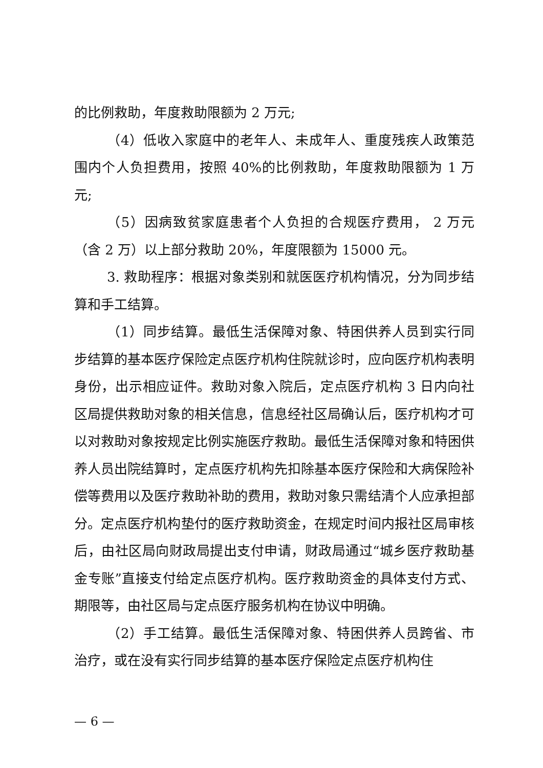的比例救助，年度救助限额为 2 万元;
（4）低收入家庭中的老年人、未成年人、重度残疾人政策范围内个人负担费用，按照 40%的比例救助，年度救助限额为 1 万元;
（5）因病致贫家庭患者个人负担的合规医疗费用， 2 万元（含 2 万）以上部分救助 20%，年度限额为 15000 元。
3. 救助程序：根据对象类别和就医医疗机构情况，分为同步结算和手工结算。
（1）同步结算。最低生活保障对象、特困供养人员到实行同步结算的基本医疗保险定点医疗机构住院就诊时，应向医疗机构表明身份，出示相应证件。救助对象入院后，定点医疗机构 3 日内向社区局提供救助对象的相关信息，信息经社区局确认后，医疗机构才可以对救助对象按规定比例实施医疗救助。最低生活保障对象和特困供养人员出院结算时，定点医疗机构先扣除基本医疗保险和大病保险补偿等费用以及医疗救助补助的费用，救助对象只需结清个人应承担部分。定点医疗机构垫付的医疗救助资金，在规定时间内报社区局审核后，由社区局向财政局提出支付申请，财政局通过“城乡医疗救助基金专账”直接支付给定点医疗机构。医疗救助资金的具体支付方式、期限等，由社区局与定点医疗服务机构在协议中明确。
（2）手工结算。最低生活保障对象、特困供养人员跨省、市治疗，或在没有实行同步结算的基本医疗保险定点医疗机构住
— 6 —